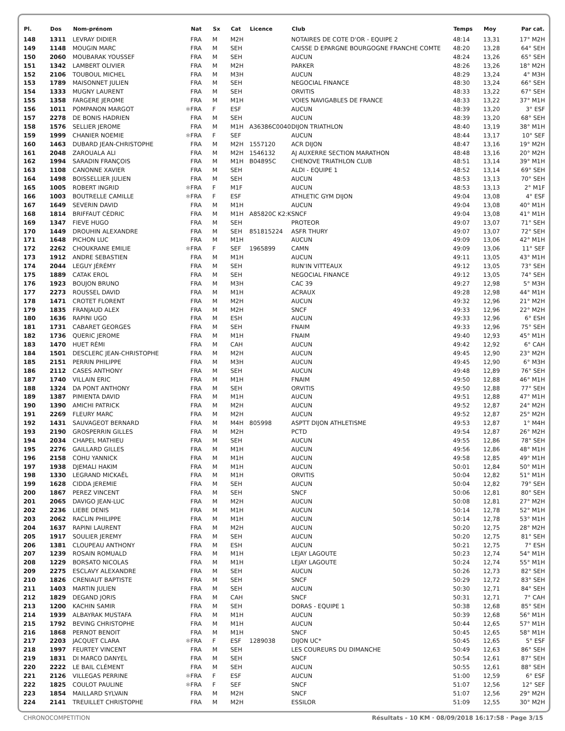| Pl. | Dos | Nom-prénom | | Nat | Sx | Cat | Licence | Club | Temps | Moy | Par cat. |
| --- | --- | --- | --- | --- | --- | --- | --- | --- | --- | --- | --- |
| 148 | 1311 | LEVRAY DIDIER | | FRA | M | M2H | | NOTAIRES DE COTE D'OR - EQUIPE 2 | 48:14 | 13,31 | 17° M2H |
| 149 | 1148 | MOUGIN MARC | | FRA | M | SEH | | CAISSE D EPARGNE BOURGOGNE FRANCHE COMTE | 48:20 | 13,28 | 64° SEH |
| 150 | 2060 | MOUBARAK YOUSSEF | | FRA | M | SEH | | AUCUN | 48:24 | 13,26 | 65° SEH |
| 151 | 1342 | LAMBERT OLIVIER | | FRA | M | M2H | | PARKER | 48:26 | 13,26 | 18° M2H |
| 152 | 2106 | TOUBOUL MICHEL | | FRA | M | M3H | | AUCUN | 48:29 | 13,24 | 4° M3H |
| 153 | 1789 | MAISONNET JULIEN | | FRA | M | SEH | | NEGOCIAL FINANCE | 48:30 | 13,24 | 66° SEH |
| 154 | 1333 | MUGNY LAURENT | | FRA | M | SEH | | ORVITIS | 48:33 | 13,22 | 67° SEH |
| 155 | 1358 | FARGERE JEROME | | FRA | M | M1H | | VOIES NAVIGABLES DE FRANCE | 48:33 | 13,22 | 37° M1H |
| 156 | 1011 | POMPANON MARGOT | ✱ | FRA | F | ESF | | AUCUN | 48:39 | 13,20 | 3° ESF |
| 157 | 2278 | DE BONIS HADRIEN | | FRA | M | SEH | | AUCUN | 48:39 | 13,20 | 68° SEH |
| 158 | 1576 | SELLIER JEROME | | FRA | M | M1H | A36386C0040 | DIJON TRIATHLON | 48:40 | 13,19 | 38° M1H |
| 159 | 1999 | CHANIER NOEMIE | ✱ | FRA | F | SEF | | AUCUN | 48:44 | 13,17 | 10° SEF |
| 160 | 1463 | DUBARD JEAN-CHRISTOPHE | | FRA | M | M2H | 1557120 | ACR DIJON | 48:47 | 13,16 | 19° M2H |
| 161 | 2048 | ZAROUALA ALI | | FRA | M | M2H | 1546132 | AJ AUXERRE SECTION MARATHON | 48:48 | 13,16 | 20° M2H |
| 162 | 1994 | SARADIN FRANÇOIS | | FRA | M | M1H | B04895C | CHENOVE TRIATHLON CLUB | 48:51 | 13,14 | 39° M1H |
| 163 | 1108 | CANONNE XAVIER | | FRA | M | SEH | | ALDI - EQUIPE 1 | 48:52 | 13,14 | 69° SEH |
| 164 | 1498 | BOISSELLIER JULIEN | | FRA | M | SEH | | AUCUN | 48:53 | 13,13 | 70° SEH |
| 165 | 1005 | ROBERT INGRID | ✱ | FRA | F | M1F | | AUCUN | 48:53 | 13,13 | 2° M1F |
| 166 | 1003 | BOUTRELLE CAMILLE | ✱ | FRA | F | ESF | | ATHLETIC GYM DIJON | 49:04 | 13,08 | 4° ESF |
| 167 | 1649 | SEVERIN DAVID | | FRA | M | M1H | | AUCUN | 49:04 | 13,08 | 40° M1H |
| 168 | 1814 | BRIFFAUT CÉDRIC | | FRA | M | M1H | A85820C K2:K | SNCF | 49:04 | 13,08 | 41° M1H |
| 169 | 1347 | FIEVE HUGO | | FRA | M | SEH | | PROTEOR | 49:07 | 13,07 | 71° SEH |
| 170 | 1449 | DROUHIN ALEXANDRE | | FRA | M | SEH | 851815224 | ASFR THURY | 49:07 | 13,07 | 72° SEH |
| 171 | 1648 | PICHON LUC | | FRA | M | M1H | | AUCUN | 49:09 | 13,06 | 42° M1H |
| 172 | 2262 | CHOUKRANE EMILIE | ✱ | FRA | F | SEF | 1965899 | CAMN | 49:09 | 13,06 | 11° SEF |
| 173 | 1912 | ANDRE SEBASTIEN | | FRA | M | M1H | | AUCUN | 49:11 | 13,05 | 43° M1H |
| 174 | 2044 | LEGUY JÉRÉMY | | FRA | M | SEH | | RUN'IN VITTEAUX | 49:12 | 13,05 | 73° SEH |
| 175 | 1889 | CATAK EROL | | FRA | M | SEH | | NEGOCIAL FINANCE | 49:12 | 13,05 | 74° SEH |
| 176 | 1923 | BOUJON BRUNO | | FRA | M | M3H | | CAC 39 | 49:27 | 12,98 | 5° M3H |
| 177 | 2273 | ROUSSEL DAVID | | FRA | M | M1H | | ACRAUX | 49:28 | 12,98 | 44° M1H |
| 178 | 1471 | CROTET FLORENT | | FRA | M | M2H | | AUCUN | 49:32 | 12,96 | 21° M2H |
| 179 | 1835 | FRANJAUD ALEX | | FRA | M | M2H | | SNCF | 49:33 | 12,96 | 22° M2H |
| 180 | 1636 | RAPINI UGO | | FRA | M | ESH | | AUCUN | 49:33 | 12,96 | 6° ESH |
| 181 | 1731 | CABARET GEORGES | | FRA | M | SEH | | FNAIM | 49:33 | 12,96 | 75° SEH |
| 182 | 1736 | QUERIC JEROME | | FRA | M | M1H | | FNAIM | 49:40 | 12,93 | 45° M1H |
| 183 | 1470 | HUET RÉMI | | FRA | M | CAH | | AUCUN | 49:42 | 12,92 | 6° CAH |
| 184 | 1501 | DESCLERC JEAN-CHRISTOPHE | | FRA | M | M2H | | AUCUN | 49:45 | 12,90 | 23° M2H |
| 185 | 2151 | PERRIN PHILIPPE | | FRA | M | M3H | | AUCUN | 49:45 | 12,90 | 6° M3H |
| 186 | 2112 | CASES ANTHONY | | FRA | M | SEH | | AUCUN | 49:48 | 12,89 | 76° SEH |
| 187 | 1740 | VILLAIN ERIC | | FRA | M | M1H | | FNAIM | 49:50 | 12,88 | 46° M1H |
| 188 | 1324 | DA PONT ANTHONY | | FRA | M | SEH | | ORVITIS | 49:50 | 12,88 | 77° SEH |
| 189 | 1387 | PIMIENTA DAVID | | FRA | M | M1H | | AUCUN | 49:51 | 12,88 | 47° M1H |
| 190 | 1390 | AMICHI PATRICK | | FRA | M | M2H | | AUCUN | 49:52 | 12,87 | 24° M2H |
| 191 | 2269 | FLEURY MARC | | FRA | M | M2H | | AUCUN | 49:52 | 12,87 | 25° M2H |
| 192 | 1431 | SAUVAGEOT BERNARD | | FRA | M | M4H | 805998 | ASPTT DIJON ATHLETISME | 49:53 | 12,87 | 1° M4H |
| 193 | 2190 | GROSPERRIN GILLES | | FRA | M | M2H | | PCTD | 49:54 | 12,87 | 26° M2H |
| 194 | 2034 | CHAPEL MATHIEU | | FRA | M | SEH | | AUCUN | 49:55 | 12,86 | 78° SEH |
| 195 | 2276 | GAILLARD GILLES | | FRA | M | M1H | | AUCUN | 49:56 | 12,86 | 48° M1H |
| 196 | 2158 | COHU YANNICK | | FRA | M | M1H | | AUCUN | 49:58 | 12,85 | 49° M1H |
| 197 | 1938 | DJEMALI HAKIM | | FRA | M | M1H | | AUCUN | 50:01 | 12,84 | 50° M1H |
| 198 | 1330 | LEGRAND MICKAËL | | FRA | M | M1H | | ORVITIS | 50:04 | 12,82 | 51° M1H |
| 199 | 1628 | CIDDA JEREMIE | | FRA | M | SEH | | AUCUN | 50:04 | 12,82 | 79° SEH |
| 200 | 1867 | PEREZ VINCENT | | FRA | M | SEH | | SNCF | 50:06 | 12,81 | 80° SEH |
| 201 | 2065 | DAVIGO JEAN-LUC | | FRA | M | M2H | | AUCUN | 50:08 | 12,81 | 27° M2H |
| 202 | 2236 | LIEBE DENIS | | FRA | M | M1H | | AUCUN | 50:14 | 12,78 | 52° M1H |
| 203 | 2062 | RACLIN PHILIPPE | | FRA | M | M1H | | AUCUN | 50:14 | 12,78 | 53° M1H |
| 204 | 1637 | RAPINI LAURENT | | FRA | M | M2H | | AUCUN | 50:20 | 12,75 | 28° M2H |
| 205 | 1917 | SOULIER JEREMY | | FRA | M | SEH | | AUCUN | 50:20 | 12,75 | 81° SEH |
| 206 | 1381 | CLOUPEAU ANTHONY | | FRA | M | ESH | | AUCUN | 50:21 | 12,75 | 7° ESH |
| 207 | 1239 | ROSAIN ROMUALD | | FRA | M | M1H | | LEJAY LAGOUTE | 50:23 | 12,74 | 54° M1H |
| 208 | 1229 | BORSATO NICOLAS | | FRA | M | M1H | | LEJAY LAGOUTE | 50:24 | 12,74 | 55° M1H |
| 209 | 2275 | ESCLAVY ALEXANDRE | | FRA | M | SEH | | AUCUN | 50:26 | 12,73 | 82° SEH |
| 210 | 1826 | CRENIAUT BAPTISTE | | FRA | M | SEH | | SNCF | 50:29 | 12,72 | 83° SEH |
| 211 | 1403 | MARTIN JULIEN | | FRA | M | SEH | | AUCUN | 50:30 | 12,71 | 84° SEH |
| 212 | 1829 | DEGAND JORIS | | FRA | M | CAH | | SNCF | 50:31 | 12,71 | 7° CAH |
| 213 | 1200 | KACHIN SAMIR | | FRA | M | SEH | | DORAS - EQUIPE 1 | 50:38 | 12,68 | 85° SEH |
| 214 | 1939 | ALBAYRAK MUSTAFA | | FRA | M | M1H | | AUCUN | 50:39 | 12,68 | 56° M1H |
| 215 | 1792 | BEVING CHRISTOPHE | | FRA | M | M1H | | AUCUN | 50:44 | 12,65 | 57° M1H |
| 216 | 1868 | PERNOT BENOIT | | FRA | M | M1H | | SNCF | 50:45 | 12,65 | 58° M1H |
| 217 | 2203 | JACQUET CLARA | ✱ | FRA | F | ESF | 1289038 | DIJON UC* | 50:45 | 12,65 | 5° ESF |
| 218 | 1997 | FEURTEY VINCENT | | FRA | M | SEH | | LES COUREURS DU DIMANCHE | 50:49 | 12,63 | 86° SEH |
| 219 | 1831 | DI MARCO DANYEL | | FRA | M | SEH | | SNCF | 50:54 | 12,61 | 87° SEH |
| 220 | 2222 | LE BAIL CLÉMENT | | FRA | M | SEH | | AUCUN | 50:55 | 12,61 | 88° SEH |
| 221 | 2126 | VILLEGAS PERRINE | ✱ | FRA | F | ESF | | AUCUN | 51:00 | 12,59 | 6° ESF |
| 222 | 1825 | COULOT PAULINE | ✱ | FRA | F | SEF | | SNCF | 51:07 | 12,56 | 12° SEF |
| 223 | 1854 | MAILLARD SYLVAIN | | FRA | M | M2H | | SNCF | 51:07 | 12,56 | 29° M2H |
| 224 | 2141 | TREUILLET CHRISTOPHE | | FRA | M | M2H | | ESSILOR | 51:09 | 12,55 | 30° M2H |
CHRONOCOMPETITION Résultats - 10 KM · 08/09/2018 16:17:58 · Page 3/15